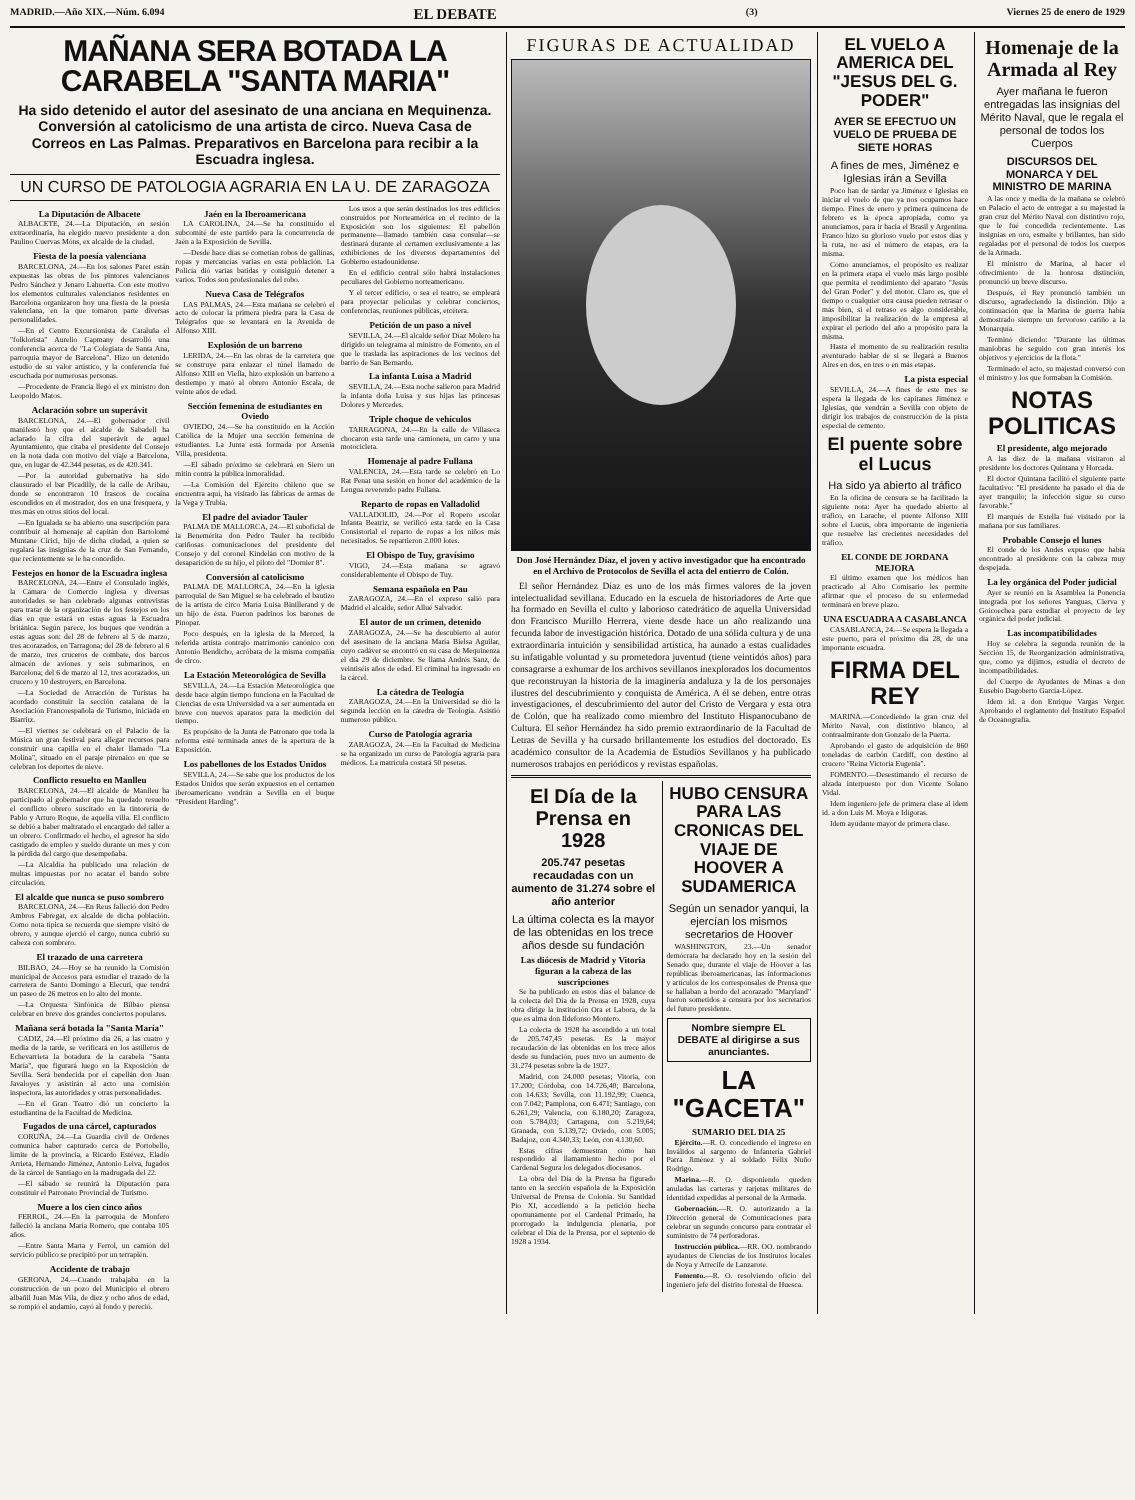MADRID.—Año XIX.—Núm. 6.094 EL DEBATE (3) Viernes 25 de enero de 1929
MAÑANA SERA BOTADA LA CARABELA "SANTA MARIA"
Ha sido detenido el autor del asesinato de una anciana en Mequinenza. Conversión al catolicismo de una artista de circo. Nueva Casa de Correos en Las Palmas. Preparativos en Barcelona para recibir a la Escuadra inglesa.
UN CURSO DE PATOLOGIA AGRARIA EN LA U. DE ZARAGOZA
La Diputación de Albacete
ALBACETE, 24.—La Diputación, en sesión extraordinaria, ha elegido nuevo presidente a don Paulino Cuervas Móns, ex alcalde de la ciudad.
Fiesta de la poesía valenciana
BARCELONA, 24.—En los salones Paret están expuestas las obras de los pintores valencianos Pedro Sánchez y Jenaro Lahuerta. Con este motivo los elementos culturales valencianos residentes en Barcelona organizaron hoy una fiesta de la poesía valenciana, en la que tomaron parte diversas personalidades.
—En el Centro Excursionista de Cataluña el "folklorista" Aurelio Capmany desarrolló una conferencia acerca de "La Colegiata de Santa Ana, parroquia mayor de Barcelona". Hizo un detenido estudio de su valor artístico, y la conferencia fué escuchada por numerosas personas.
—Procedente de Francia llegó el ex ministro don Leopoldo Matos.
Aclaración sobre un superávit
BARCELONA, 24.—El gobernador civil manifestó hoy que el alcalde de Sabadell ha aclarado la cifra del superávit de aquel Ayuntamiento, que citaba el presidente del Consejo en la nota dada con motivo del viaje a Barcelona, que, en lugar de 42.344 pesetas, es de 420.341.
—Por la autoridad gubernativa ha sido clausurado el bar Picadilly, de la calle de Aribau, donde se encontraron 10 frascos de cocaína escondidos en el mostrador, dos en una fresquera, y tres más en otros sitios del local.
—En Igualada se ha abierto una suscripción para contribuir al homenaje al capitán don Bartolomé Muntane Cirici, hijo de dicha ciudad, a quien se regalará las insignias de la cruz de San Fernando, que recientemente se le ha concedido.
Festejos en honor de la Escuadra inglesa
BARCELONA, 24.—Entre el Consulado inglés, la Cámara de Comercio inglesa y diversas autoridades se han celebrado algunas entrevistas para tratar de la organización de los festejos en los días en que estará en estas aguas la Escuadra británica. Según parece, los buques que vendrán a estas aguas son: del 28 de febrero al 5 de marzo, tres acorazados, en Tarragona; del 28 de febrero al 6 de marzo, tres cruceros de combate, dos barcos almacén de aviones y seis submarinos, en Barcelona; del 6 de marzo al 12, tres acorazados, un crucero y 10 destroyers, en Barcelona.
—La Sociedad de Atracción de Turistas ha acordado constituir la sección catalana de la Asociación Francoespañola de Turismo, iniciada en Biarritz.
—El viernes se celebrará en el Palacio de la Música un gran festival para allegar recursos para construir una capilla en el chalet llamado "La Molina", situado en el paraje pirenaico en que se celebran los deportes de nieve.
Conflicto resuelto en Manlleu
BARCELONA, 24.—El alcalde de Manlleu ha participado al gobernador que ha quedado resuelto el conflicto obrero suscitado en la tintorería de Pablo y Arturo Roque, de aquella villa. El conflicto se debió a haber maltratado el encargado del taller a un obrero. Confirmado el hecho, el agresor ha sido castigado de empleo y sueldo durante un mes y con la pérdida del cargo que desempeñaba.
—La Alcaldía ha publicado una relación de multas impuestas por no acatar el bando sobre circulación.
El alcalde que nunca se puso sombrero
BARCELONA, 24.—En Reus falleció don Pedro Ambros Fabregat, ex alcalde de dicha población. Como nota típica se recuerda que siempre visitó de obrero, y aunque ejerció el cargo, nunca cubrió su cabeza con sombrero.
El trazado de una carretera
BILBAO, 24.—Hoy se ha reunido la Comisión municipal de Accesos para estudiar el trazado de la carretera de Santo Domingo a Elecuri, que tendrá un paseo de 26 metros en lo alto del monte.
—La Orquesta Sinfónica de Bilbao piensa celebrar en breve dos grandes conciertos populares.
Mañana será botada la "Santa María"
CADIZ, 24.—El próximo día 26, a las cuatro y media de la tarde, se verificará en los astilleros de Echevarrieta la botadura de la carabela "Santa María", que figurará luego en la Exposición de Sevilla. Será bendecida por el capellán don Juan Javaloyes y asistirán al acto una comisión inspectora, las autoridades y otras personalidades.
—En el Gran Teatro dió un concierto la estudiantina de la Facultad de Medicina.
Fugados de una cárcel, capturados
CORUÑA, 24.—La Guardia civil de Ordenes comunica haber capturado cerca de Portobello, límite de la provincia, a Ricardo Estévez, Eladio Arrieta, Hernando Jiménez, Antonio Leiva, fugados de la cárcel de Santiago en la madrugada del 22.
—El sábado se reunirá la Diputación para constituir el Patronato Provincial de Turismo.
Muere a los cien cinco años
FERROL, 24.—En la parroquia de Monfero falleció la anciana María Romero, que contaba 105 años.
—Entre Santa Marta y Ferrol, un camión del servicio público se precipitó por un terraplén.
Accidente de trabajo
GERONA, 24.—Cuando trabajaba en la construcción de un pozo del Municipio el obrero albañil Juan Más Vila, de diez y ocho años de edad, se rompió el andamio, cayó al fondo y pereció.
Jaén en la Iberoamericana
LA CAROLINA, 24.—Se ha constituído el subcomité de este partido para la concurrencia de Jaén a la Exposición de Sevilla.
—Desde hace días se cometían robos de gallinas, ropas y mercancías varias en esta población. La Policía dió varias batidas y consiguió detener a varios. Todos son profesionales del robo.
Nueva Casa de Telégrafos
LAS PALMAS, 24.—Esta mañana se celebró el acto de colocar la primera piedra para la Casa de Telégrafos que se levantará en la Avenida de Alfonso XIII.
Explosión de un barreno
LERIDA, 24.—En las obras de la carretera que se construye para enlazar el túnel llamado de Alfonso XIII en Viella, hizo explosión un barreno a destiempo y mató al obrero Antonio Escala, de veinte años de edad.
Sección femenina de estudiantes en Oviedo
OVIEDO, 24.—Se ha constituído en la Acción Católica de la Mujer una sección femenina de estudiantes. La Junta está formada por Arsenia Villa, presidenta.
—El sábado próximo se celebrará en Siero un mitin contra la pública inmoralidad.
—La Comisión del Ejército chileno que se encuentra aquí, ha visitado las fábricas de armas de la Vega y Trubia.
El padre del aviador Tauler
PALMA DE MALLORCA, 24.—El suboficial de la Benemérita don Pedro Tauler ha recibido cariñosas comunicaciones del presidente del Consejo y del coronel Kindelán con motivo de la desaparición de su hijo, el piloto del "Dornier 8".
Conversión al catolicismo
PALMA DE MALLORCA, 24.—En la iglesia parroquial de San Miguel se ha celebrado el bautizo de la artista de circo María Luisa Binillerand y de un hijo de ésta. Fueron padrinos los barones de Pinopar.
Poco después, en la iglesia de la Merced, la referida artista contrajo matrimonio canónico con Antonio Bendicho, acróbata de la misma compañía de circo.
La Estación Meteorológica de Sevilla
SEVILLA, 24.—La Estación Meteorológica que desde hace algún tiempo funciona en la Facultad de Ciencias de esta Universidad va a ser aumentada en breve con nuevos aparatos para la medición del tiempo.
Es propósito de la Junta de Patronato que toda la reforma esté terminada antes de la apertura de la Exposición.
Los pabellones de los Estados Unidos
SEVILLA, 24.—Se sabe que los productos de los Estados Unidos que serán expuestos en el certamen iberoamericano vendrán a Sevilla en el buque "President Harding".
Los usos a que serán destinados los tres edificios construídos por Norteamérica en el recinto de la Exposición son los siguientes: El pabellón permanente—llamado también casa consular—se destinará durante el certamen exclusivamente a las exhibiciones de los diversos departamentos del Gobierno estadounidense.
En el edificio central sólo habrá instalaciones peculiares del Gobierno norteamericano.
Y el tercer edificio, o sea el teatro, se empleará para proyectar películas y celebrar conciertos, conferencias, reuniones públicas, etcétera.
Petición de un paso a nivel
SEVILLA, 24.—El alcalde señor Díaz Molero ha dirigido un telegrama al ministro de Fomento, en el que le traslada las aspiraciones de los vecinos del barrio de San Bernardo.
La infanta Luisa a Madrid
SEVILLA, 24.—Esta noche salieron para Madrid la infanta doña Luisa y sus hijas las princesas Dolores y Mercedes.
Triple choque de vehículos
TARRAGONA, 24.—En la calle de Villaseca chocaron esta tarde una camioneta, un carro y una motocicleta.
Homenaje al padre Fullana
VALENCIA, 24.—Esta tarde se celebró en Lo Rat Penat una sesión en honor del académico de la Lengua reverendo padre Fullana.
Reparto de ropas en Valladolid
VALLADOLID, 24.—Por el Ropero escolar Infanta Beatriz, se verificó esta tarde en la Casa Consistorial el reparto de ropas a los niños más necesitados. Se repartieron 2.000 lotes.
El Obispo de Tuy, gravísimo
VIGO, 24.—Esta mañana se agravó considerablemente el Obispo de Tuy.
Semana española en Pau
ZARAGOZA, 24.—En el expreso salió para Madrid el alcalde, señor Allué Salvador.
El autor de un crimen, detenido
ZARAGOZA, 24.—Se ha descubierto al autor del asesinato de la anciana María Bielsa Aguilar, cuyo cadáver se encontró en su casa de Mequinenza el día 29 de diciembre. Se llama Andrés Sanz, de veintiséis años de edad. El criminal ha ingresado en la cárcel.
La cátedra de Teología
ZARAGOZA, 24.—En la Universidad se dió la segunda lección en la cátedra de Teología. Asistió numeroso público.
Curso de Patología agraria
ZARAGOZA, 24.—En la Facultad de Medicina se ha organizado un curso de Patología agraria para médicos. La matrícula costará 50 pesetas.
FIGURAS DE ACTUALIDAD
Don José Hernández Díaz, el joven y activo investigador que ha encontrado en el Archivo de Protocolos de Sevilla el acta del entierro de Colón.
El señor Hernández Díaz es uno de los más firmes valores de la joven intelectualidad sevillana. Educado en la escuela de historiadores de Arte que ha formado en Sevilla el culto y laborioso catedrático de aquella Universidad don Francisco Murillo Herrera, viene desde hace un año realizando una fecunda labor de investigación histórica. Dotado de una sólida cultura y de una extraordinaria intuición y sensibilidad artística, ha aunado a estas cualidades su infatigable voluntad y su prometedora juventud (tiene veintidós años) para consagrarse a exhumar de los archivos sevillanos inexplorados los documentos que reconstruyan la historia de la imaginería andaluza y la de los personajes ilustres del descubrimiento y conquista de América. A él se deben, entre otras investigaciones, el descubrimiento del autor del Cristo de Vergara y esta otra de Colón, que ha realizado como miembro del Instituto Hispanocubano de Cultura. El señor Hernández ha sido premio extraordinario de la Facultad de Letras de Sevilla y ha cursado brillantemente los estudios del doctorado. Es académico consultor de la Academia de Estudios Sevillanos y ha publicado numerosos trabajos en periódicos y revistas españolas.
El Día de la Prensa en 1928
205.747 pesetas recaudadas con un aumento de 31.274 sobre el año anterior
La última colecta es la mayor de las obtenidas en los trece años desde su fundación
Las diócesis de Madrid y Vitoria figuran a la cabeza de las suscripciones
Se ha publicado en estos días el balance de la colecta del Día de la Prensa en 1928, cuya obra dirige la institución Ora et Labora, de la que es alma don Ildefonso Montero.
La colecta de 1928 ha ascendido a un total de 205.747,45 pesetas. Es la mayor recaudación de las obtenidas en los trece años desde su fundación, pues tuvo un aumento de 31.274 pesetas sobre la de 1927.
Madrid, con 24.000 pesetas; Vitoria, con 17.200; Córdoba, con 14.726,40; Barcelona, con 14.633; Sevilla, con 11.192,99; Cuenca, con 7.042; Pamplona, con 6.471; Santiago, con 6.261,29; Valencia, con 6.180,20; Zaragoza, con 5.784,03; Cartagena, con 5.219,64; Granada, con 5.139,72; Oviedo, con 5.005; Badajoz, con 4.340,33; León, con 4.130,60.
Estas cifras demuestran cómo han respondido al llamamiento hecho por el Cardenal Segura los delegados diocesanos.
La obra del Día de la Prensa ha figurado tanto en la sección española de la Exposición Universal de Prensa de Colonia. Su Santidad Pío XI, accediendo a la petición hecha oportunamente por el Cardenal Primado, ha prorrogado la indulgencia plenaria, por celebrar el Día de la Prensa, por el septenio de 1928 a 1934.
HUBO CENSURA PARA LAS CRONICAS DEL VIAJE DE HOOVER A SUDAMERICA
Según un senador yanqui, la ejercían los mismos secretarios de Hoover
WASHINGTON, 23.—Un senador demócrata ha declarado hoy en la sesión del Senado que, durante el viaje de Hoover a las repúblicas iberoamericanas, las informaciones y artículos de los corresponsales de Prensa que se hallaban a bordo del acorazado "Maryland" fueron sometidos a censura por los secretarios del futuro presidente.
Nombre siempre EL DEBATE al dirigirse a sus anunciantes.
LA "GACETA"
SUMARIO DEL DIA 25
Ejército.—R. O. concediendo el ingreso en Inválidos al sargento de Infantería Gabriel Parra Jiménez y al soldado Félix Nuño Rodrigo.
Marina.—R. O. disponiendo queden anuladas las carteras y tarjetas militares de identidad expedidas al personal de la Armada.
Gobernación.—R. O. autorizando a la Dirección general de Comunicaciones para celebrar un segundo concurso para contratar el suministro de 74 perforadoras.
Instrucción pública.—RR. OO. nombrando ayudantes de Ciencias de los Institutos locales de Noya y Arrecife de Lanzarote.
Fomento.—R. O. resolviendo oficio del ingeniero jefe del distrito forestal de Huesca.
EL VUELO A AMERICA DEL "JESUS DEL G. PODER"
AYER SE EFECTUO UN VUELO DE PRUEBA DE SIETE HORAS
A fines de mes, Jiménez e Iglesias irán a Sevilla
Poco han de tardar ya Jiménez e Iglesias en iniciar el vuelo de que ya nos ocupamos hace tiempo. Fines de enero y primera quincena de febrero es la época apropiada, como ya anunciamos, para ir hacia el Brasil y Argentina. Franco hizo su glorioso vuelo por estos días y la ruta, no así el número de etapas, era la misma.
Como anunciamos, el propósito es realizar en la primera etapa el vuelo más largo posible que permita el rendimiento del aparato "Jesús del Gran Poder" y del motor. Claro es, que el tiempo o cualquier otra causa pueden retrasar o más bien, si el retraso es algo considerable, imposibilitar la realización de la empresa al expirar el período del año a propósito para la misma.
Hasta el momento de su realización resulta aventurado hablar de si se llegará a Buenos Aires en dos, en tres o en más etapas.
La pista especial
SEVILLA, 24.—A fines de este mes se espera la llegada de los capitanes Jiménez e Iglesias, que vendrán a Sevilla con objeto de dirigir los trabajos de construcción de la pista especial de cemento.
El puente sobre el Lucus
Ha sido ya abierto al tráfico
En la oficina de censura se ha facilitado la siguiente nota: Ayer ha quedado abierto al tráfico, en Larache, el puente Alfonso XIII sobre el Lucus, obra importante de ingeniería que resuelve las crecientes necesidades del tráfico.
EL CONDE DE JORDANA MEJORA
El último examen que los médicos han practicado al Alto Comisario les permite afirmar que el proceso de su enfermedad terminará en breve plazo.
UNA ESCUADRA A CASABLANCA
CASABLANCA, 24.—Se espera la llegada a este puerto, para el próximo día 28, de una importante escuadra.
FIRMA DEL REY
MARINA.—Concediendo la gran cruz del Mérito Naval, con distintivo blanco, al contraalmirante don Gonzalo de la Puerta.
Aprobando el gasto de adquisición de 860 toneladas de carbón Cardiff, con destino al crucero "Reina Victoria Eugenia".
FOMENTO.—Desestimando el recurso de alzada interpuesto por don Vicente Solano Vidal.
Idem ingeniero jefe de primera clase al idem id. a don Luis M. Moya e Idígoras.
Idem ayudante mayor de primera clase.
Homenaje de la Armada al Rey
Ayer mañana le fueron entregadas las insignias del Mérito Naval, que le regala el personal de todos los Cuerpos
DISCURSOS DEL MONARCA Y DEL MINISTRO DE MARINA
A las once y media de la mañana se celebró en Palacio el acto de entregar a su majestad la gran cruz del Mérito Naval con distintivo rojo, que le fué concedida recientemente. Las insignias en oro, esmalte y brillantes, han sido regaladas por el personal de todos los cuerpos de la Armada.
El ministro de Marina, al hacer el ofrecimiento de la honrosa distinción, pronunció un breve discurso.
Después, el Rey pronunció también un discurso, agradeciendo la distinción. Dijo a continuación que la Marina de guerra había demostrado siempre un fervoroso cariño a la Monarquía.
Terminó diciendo: "Durante las últimas maniobras he seguido con gran interés los objetivos y ejercicios de la flota."
Terminado el acto, su majestad conversó con el ministro y los que formaban la Comisión.
NOTAS POLITICAS
El presidente, algo mejorado
A las diez de la mañana visitaron al presidente los doctores Quintana y Horcada.
El doctor Quintana facilitó el siguiente parte facultativo: "El presidente ha pasado el día de ayer tranquilo; la infección sigue su curso favorable."
El marqués de Estella fué visitado por la mañana por sus familiares.
Probable Consejo el lunes
El conde de los Andes expuso que había encontrado al presidente con la cabeza muy despejada.
La ley orgánica del Poder judicial
Ayer se reunió en la Asamblea la Ponencia integrada por los señores Yanguas, Cierva y Goicoechea para estudiar el proyecto de ley orgánica del poder judicial.
Las incompatibilidades
Hoy se celebra la segunda reunión de la Sección 15, de Reorganización administrativa, que, como ya dijimos, estudia el decreto de incompatibilidades.
del Cuerpo de Ayudantes de Minas a don Eusebio Dagoberto García-López.
Idem id. a don Enrique Vargas Verger. Aprobando el reglamento del Instituto Español de Oceanografía.